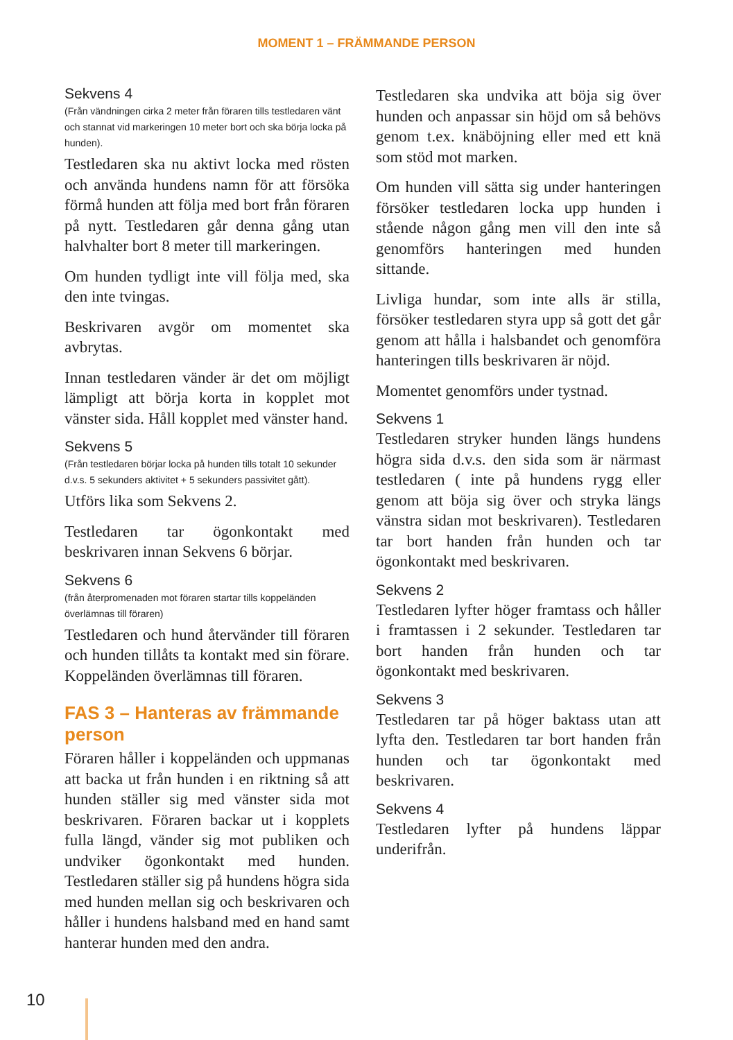MOMENT 1 – FRÄMMANDE PERSON
Sekvens 4
(Från vändningen cirka 2 meter från föraren tills testledaren vänt och stannat vid markeringen 10 meter bort och ska börja locka på hunden).
Testledaren ska nu aktivt locka med rösten och använda hundens namn för att försöka förmå hunden att följa med bort från föraren på nytt. Testledaren går denna gång utan halvhalter bort 8 meter till markeringen.
Om hunden tydligt inte vill följa med, ska den inte tvingas.
Beskrivaren avgör om momentet ska avbrytas.
Innan testledaren vänder är det om möjligt lämpligt att börja korta in kopplet mot vänster sida. Håll kopplet med vänster hand.
Sekvens 5
(Från testledaren börjar locka på hunden tills totalt 10 sekunder d.v.s. 5 sekunders aktivitet + 5 sekunders passivitet gått).
Utförs lika som Sekvens 2.
Testledaren tar ögonkontakt med beskrivaren innan Sekvens 6 börjar.
Sekvens 6
(från återpromenaden mot föraren startar tills koppeländen överlämnas till föraren)
Testledaren och hund återvänder till föraren och hunden tillåts ta kontakt med sin förare. Koppeländen överlämnas till föraren.
FAS 3 – Hanteras av främmande person
Föraren håller i koppeländen och uppmanas att backa ut från hunden i en riktning så att hunden ställer sig med vänster sida mot beskrivaren. Föraren backar ut i kopplets fulla längd, vänder sig mot publiken och undviker ögonkontakt med hunden. Testledaren ställer sig på hundens högra sida med hunden mellan sig och beskrivaren och håller i hundens halsband med en hand samt hanterar hunden med den andra.
Testledaren ska undvika att böja sig över hunden och anpassar sin höjd om så behövs genom t.ex. knäböjning eller med ett knä som stöd mot marken.
Om hunden vill sätta sig under hanteringen försöker testledaren locka upp hunden i stående någon gång men vill den inte så genomförs hanteringen med hunden sittande.
Livliga hundar, som inte alls är stilla, försöker testledaren styra upp så gott det går genom att hålla i halsbandet och genomföra hanteringen tills beskrivaren är nöjd.
Momentet genomförs under tystnad.
Sekvens 1
Testledaren stryker hunden längs hundens högra sida d.v.s. den sida som är närmast testledaren ( inte på hundens rygg eller genom att böja sig över och stryka längs vänstra sidan mot beskrivaren). Testledaren tar bort handen från hunden och tar ögonkontakt med beskrivaren.
Sekvens 2
Testledaren lyfter höger framtass och håller i framtassen i 2 sekunder. Testledaren tar bort handen från hunden och tar ögonkontakt med beskrivaren.
Sekvens 3
Testledaren tar på höger baktass utan att lyfta den. Testledaren tar bort handen från hunden och tar ögonkontakt med beskrivaren.
Sekvens 4
Testledaren lyfter på hundens läppar underifrån.
10